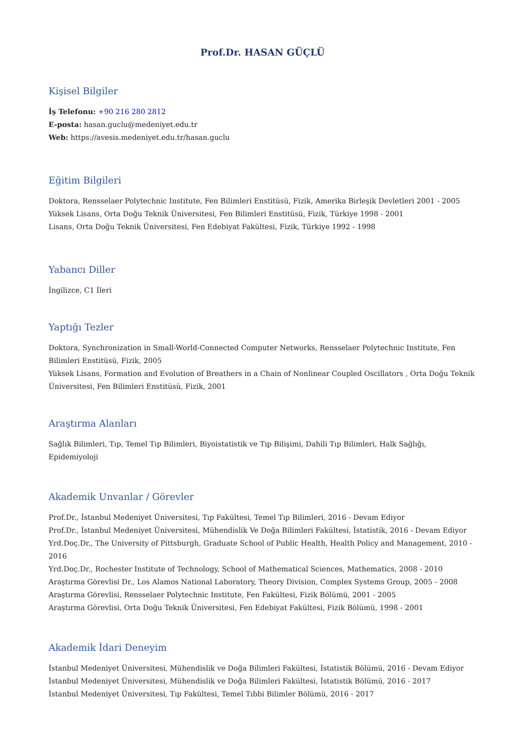Prof.Dr. HASAN GÜÇLÜ
Kişisel Bilgiler
İş Telefonu: +90 216 280 2812
E-posta: hasan.guclu@medeniyet.edu.tr
Web: https://avesis.medeniyet.edu.tr/hasan.guclu
Eğitim Bilgileri
Doktora, Rensselaer Polytechnic Institute, Fen Bilimleri Enstitüsü, Fizik, Amerika Birleşik Devletleri 2001 - 2005
Yüksek Lisans, Orta Doğu Teknik Üniversitesi, Fen Bilimleri Enstitüsü, Fizik, Türkiye 1998 - 2001
Lisans, Orta Doğu Teknik Üniversitesi, Fen Edebiyat Fakültesi, Fizik, Türkiye 1992 - 1998
Yabancı Diller
İngilizce, C1 İleri
Yaptığı Tezler
Doktora, Synchronization in Small-World-Connected Computer Networks, Rensselaer Polytechnic Institute, Fen Bilimleri Enstitüsü, Fizik, 2005
Yüksek Lisans, Formation and Evolution of Breathers in a Chain of Nonlinear Coupled Oscillators , Orta Doğu Teknik Üniversitesi, Fen Bilimleri Enstitüsü, Fizik, 2001
Araştırma Alanları
Sağlık Bilimleri, Tıp, Temel Tıp Bilimleri, Biyoistatistik ve Tıp Bilişimi, Dahili Tıp Bilimleri, Halk Sağlığı, Epidemiyoloji
Akademik Unvanlar / Görevler
Prof.Dr., İstanbul Medeniyet Üniversitesi, Tıp Fakültesi, Temel Tıp Bilimleri, 2016 - Devam Ediyor
Prof.Dr., İstanbul Medeniyet Üniversitesi, Mühendislik Ve Doğa Bilimleri Fakültesi, İstatistik, 2016 - Devam Ediyor
Yrd.Doç.Dr., The University of Pittsburgh, Graduate School of Public Health, Health Policy and Management, 2010 - 2016
Yrd.Doç.Dr., Rochester Institute of Technology, School of Mathematical Sciences, Mathematics, 2008 - 2010
Araştırma Görevlisi Dr., Los Alamos National Laboratory, Theory Division, Complex Systems Group, 2005 - 2008
Araştırma Görevlisi, Rensselaer Polytechnic Institute, Fen Fakültesi, Fizik Bölümü, 2001 - 2005
Araştırma Görevlisi, Orta Doğu Teknik Üniversitesi, Fen Edebiyat Fakültesi, Fizik Bölümü, 1998 - 2001
Akademik İdari Deneyim
İstanbul Medeniyet Üniversitesi, Mühendislik ve Doğa Bilimleri Fakültesi, İstatistik Bölümü, 2016 - Devam Ediyor
İstanbul Medeniyet Üniversitesi, Mühendislik ve Doğa Bilimleri Fakültesi, İstatistik Bölümü, 2016 - 2017
İstanbul Medeniyet Üniversitesi, Tıp Fakültesi, Temel Tıbbi Bilimler Bölümü, 2016 - 2017